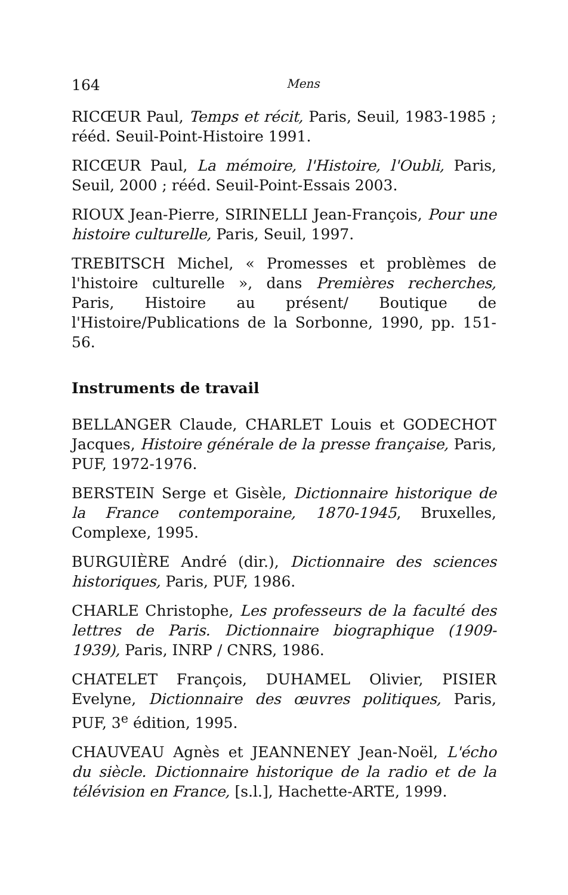164 Mens
RICŒUR Paul, Temps et récit, Paris, Seuil, 1983-1985 ; rééd. Seuil-Point-Histoire 1991.
RICŒUR Paul, La mémoire, l'Histoire, l'Oubli, Paris, Seuil, 2000 ; rééd. Seuil-Point-Essais 2003.
RIOUX Jean-Pierre, SIRINELLI Jean-François, Pour une histoire culturelle, Paris, Seuil, 1997.
TREBITSCH Michel, « Promesses et problèmes de l'histoire culturelle », dans Premières recherches, Paris, Histoire au présent/ Boutique de l'Histoire/Publications de la Sorbonne, 1990, pp. 151-56.
Instruments de travail
BELLANGER Claude, CHARLET Louis et GODECHOT Jacques, Histoire générale de la presse française, Paris, PUF, 1972-1976.
BERSTEIN Serge et Gisèle, Dictionnaire historique de la France contemporaine, 1870-1945, Bruxelles, Complexe, 1995.
BURGUIÈRE André (dir.), Dictionnaire des sciences historiques, Paris, PUF, 1986.
CHARLE Christophe, Les professeurs de la faculté des lettres de Paris. Dictionnaire biographique (1909-1939), Paris, INRP / CNRS, 1986.
CHATELET François, DUHAMEL Olivier, PISIER Evelyne, Dictionnaire des œuvres politiques, Paris, PUF, 3<sup>e</sup> édition, 1995.
CHAUVEAU Agnès et JEANNENEY Jean-Noël, L'écho du siècle. Dictionnaire historique de la radio et de la télévision en France, [s.l.], Hachette-ARTE, 1999.